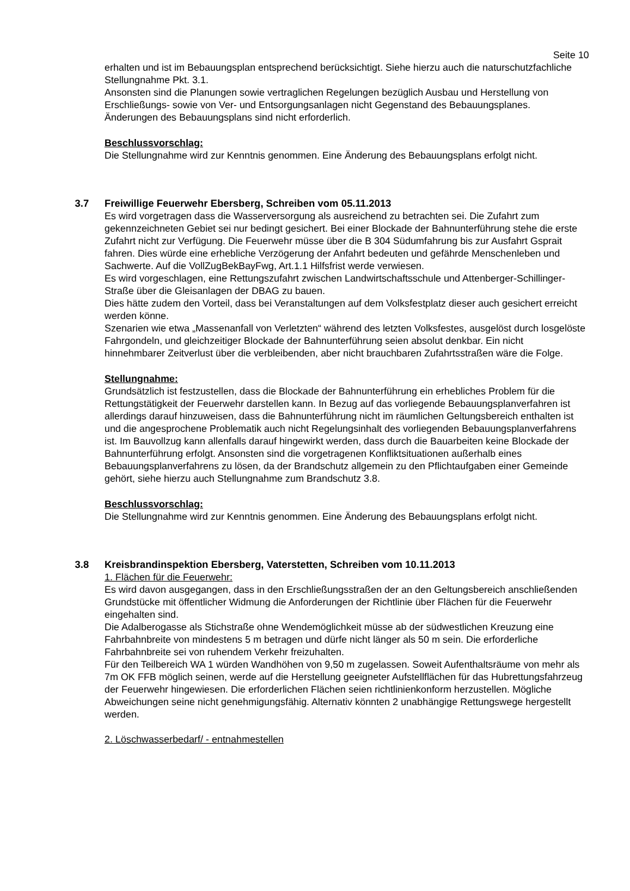Seite 10
erhalten und ist im Bebauungsplan entsprechend berücksichtigt. Siehe hierzu auch die naturschutzfachliche Stellungnahme Pkt. 3.1.
Ansonsten sind die Planungen sowie vertraglichen Regelungen bezüglich Ausbau und Herstellung von Erschließungs- sowie von Ver- und Entsorgungsanlagen nicht Gegenstand des Bebauungsplanes. Änderungen des Bebauungsplans sind nicht erforderlich.
Beschlussvorschlag:
Die Stellungnahme wird zur Kenntnis genommen. Eine Änderung des Bebauungsplans erfolgt nicht.
3.7 Freiwillige Feuerwehr Ebersberg, Schreiben vom 05.11.2013
Es wird vorgetragen dass die Wasserversorgung als ausreichend zu betrachten sei. Die Zufahrt zum gekennzeichneten Gebiet sei nur bedingt gesichert. Bei einer Blockade der Bahnunterführung stehe die erste Zufahrt nicht zur Verfügung. Die Feuerwehr müsse über die B 304 Südumfahrung bis zur Ausfahrt Gsprait fahren. Dies würde eine erhebliche Verzögerung der Anfahrt bedeuten und gefährde Menschenleben und Sachwerte. Auf die VollZugBekBayFwg, Art.1.1 Hilfsfrist werde verwiesen.
Es wird vorgeschlagen, eine Rettungszufahrt zwischen Landwirtschaftsschule und Attenberger-Schillinger-Straße über die Gleisanlagen der DBAG zu bauen.
Dies hätte zudem den Vorteil, dass bei Veranstaltungen auf dem Volksfestplatz dieser auch gesichert erreicht werden könne.
Szenarien wie etwa „Massenanfall von Verletzten“ während des letzten Volksfestes, ausgelöst durch losgelöste Fahrgondeln, und gleichzeitiger Blockade der Bahnunterführung seien absolut denkbar. Ein nicht hinnehmbarer Zeitverlust über die verbleibenden, aber nicht brauchbaren Zufahrtsstraßen wäre die Folge.
Stellungnahme:
Grundsätzlich ist festzustellen, dass die Blockade der Bahnunterführung ein erhebliches Problem für die Rettungstätigkeit der Feuerwehr darstellen kann. In Bezug auf das vorliegende Bebauungsplanverfahren ist allerdings darauf hinzuweisen, dass die Bahnunterführung nicht im räumlichen Geltungsbereich enthalten ist und die angesprochene Problematik auch nicht Regelungsinhalt des vorliegenden Bebauungsplanverfahrens ist. Im Bauvollzug kann allenfalls darauf hingewirkt werden, dass durch die Bauarbeiten keine Blockade der Bahnunterführung erfolgt. Ansonsten sind die vorgetragenen Konfliktsituationen außerhalb eines Bebauungsplanverfahrens zu lösen, da der Brandschutz allgemein zu den Pflichtaufgaben einer Gemeinde gehört, siehe hierzu auch Stellungnahme zum Brandschutz 3.8.
Beschlussvorschlag:
Die Stellungnahme wird zur Kenntnis genommen. Eine Änderung des Bebauungsplans erfolgt nicht.
3.8 Kreisbrandinspektion Ebersberg, Vaterstetten, Schreiben vom 10.11.2013
1. Flächen für die Feuerwehr:
Es wird davon ausgegangen, dass in den Erschließungsstraßen der an den Geltungsbereich anschließenden Grundstücke mit öffentlicher Widmung die Anforderungen der Richtlinie über Flächen für die Feuerwehr eingehalten sind.
Die Adalberogasse als Stichstraße ohne Wendemöglichkeit müsse ab der südwestlichen Kreuzung eine Fahrbahnbreite von mindestens 5 m betragen und dürfe nicht länger als 50 m sein. Die erforderliche Fahrbahnbreite sei von ruhendem Verkehr freizuhalten.
Für den Teilbereich WA 1 würden Wandhöhen von 9,50 m zugelassen. Soweit Aufenthaltsräume von mehr als 7m OK FFB möglich seinen, werde auf die Herstellung geeigneter Aufstellflächen für das Hubrettungsfahrzeug der Feuerwehr hingewiesen. Die erforderlichen Flächen seien richtlinienkonform herzustellen. Mögliche Abweichungen seine nicht genehmigungsfähig. Alternativ könnten 2 unabhängige Rettungswege hergestellt werden.
2. Löschwasserbedarf/ - entnahmestellen